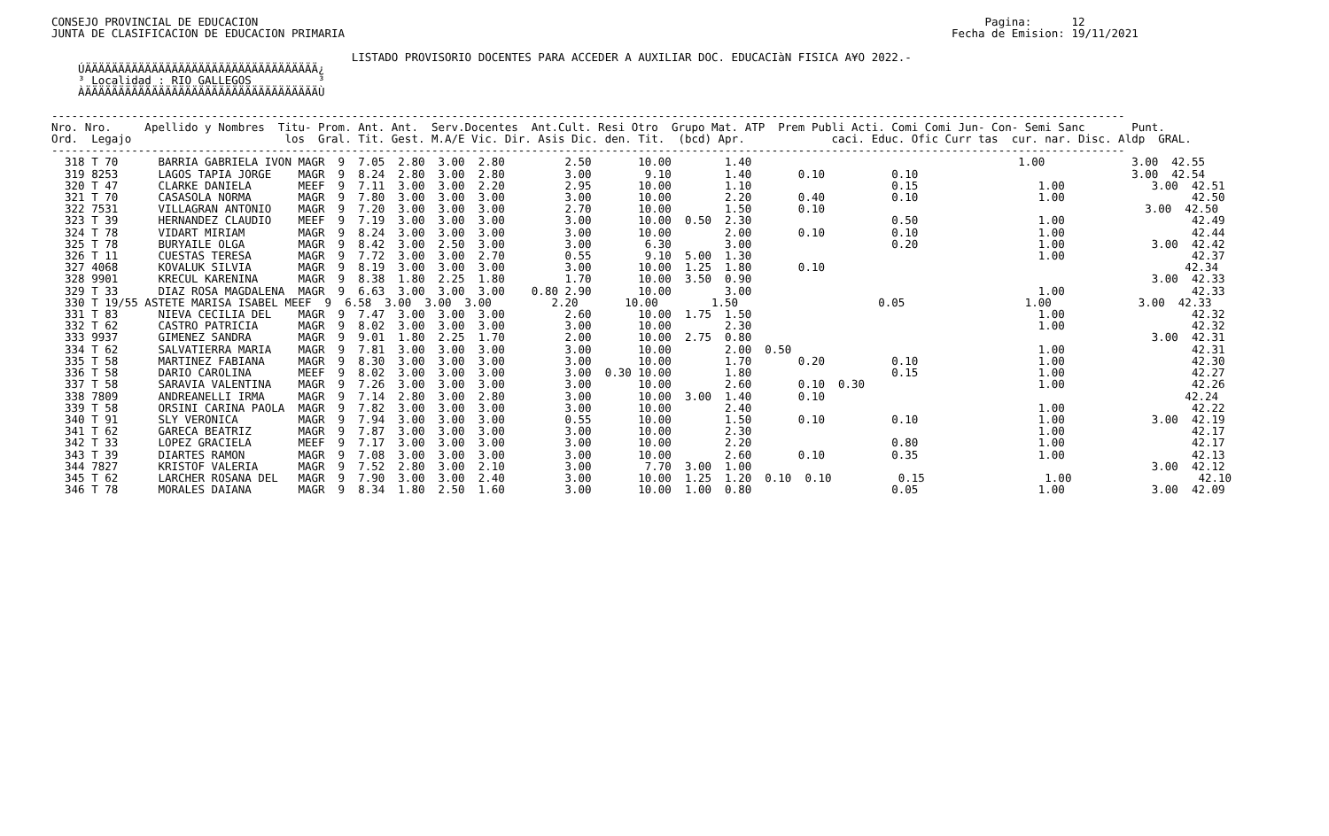CONSEJO PROVINCIAL DE EDUCACION                                                                                                             Pagina:      12
JUNTA DE CLASIFICACION DE EDUCACION PRIMARIA                                                                                           Fecha de Emision: 19/11/2021

                                             LISTADO PROVISORIO DOCENTES PARA ACCEDER A AUXILIAR DOC. EDUCACIàN FISICA A¥O 2022.-
    ÚÄÄÄÄÄÄÄÄÄÄÄÄÄÄÄÄÄÄÄÄÄÄÄÄÄÄÄÄÄÄÄÄÄÄÄ¿
    ³ Localidad : RIO GALLEGOS          ³
    ÀÄÄÄÄÄÄÄÄÄÄÄÄÄÄÄÄÄÄÄÄÄÄÄÄÄÄÄÄÄÄÄÄÄÄÄÙ

-----------------------------------------------------------------------------------------------------------------------------------------------------------------
Nro. Nro.     Apellido y Nombres  Titu- Prom. Ant. Ant.  Serv.Docentes  Ant.Cult. Resi Otro  Grupo Mat. ATP  Prem Publi Acti. Comi Comi Jun- Con- Semi Sanc       Punt.
Ord.  Legajo                       los  Gral. Tit. Gest. M.A/E Vic. Dir. Asis Dic. den. Tit.  (bcd) Apr.             caci. Educ. Ofic Curr tas  cur. nar. Disc. Aldp  GRAL.
-----------------------------------------------------------------------------------------------------------------------------------------------------------------
  318 T 70      BARRIA GABRIELA IVON MAGR  9  7.05  2.80  3.00  2.80         2.50       10.00        1.40                                        1.00             3.00  42.55
  319 8253      LAGOS TAPIA JORGE    MAGR  9  8.24  2.80  3.00  2.80         3.00        9.10        1.40       0.10          0.10                                3.00  42.54
  320 T 47      CLARKE DANIELA       MEEF  9  7.11  3.00  3.00  2.20         2.95       10.00        1.10                     0.15                  1.00             3.00  42.51
  321 T 70      CASASOLA NORMA       MAGR  9  7.80  3.00  3.00  3.00         3.00       10.00        2.20       0.40          0.10                  1.00                   42.50
  322 7531      VILLAGRAN ANTONIO    MAGR  9  7.20  3.00  3.00  3.00         2.70       10.00        1.50       0.10                                                3.00  42.50
  323 T 39      HERNANDEZ CLAUDIO    MEEF  9  7.19  3.00  3.00  3.00         3.00       10.00  0.50  2.30                     0.50                  1.00                   42.49
  324 T 78      VIDART MIRIAM        MAGR  9  8.24  3.00  3.00  3.00         3.00       10.00        2.00       0.10          0.10                  1.00                   42.44
  325 T 78      BURYAILE OLGA        MAGR  9  8.42  3.00  2.50  3.00         3.00        6.30        3.00                     0.20                  1.00             3.00  42.42
  326 T 11      CUESTAS TERESA       MAGR  9  7.72  3.00  3.00  2.70         0.55        9.10  5.00  1.30                                           1.00                   42.37
  327 4068      KOVALUK SILVIA       MAGR  9  8.19  3.00  3.00  3.00         3.00       10.00  1.25  1.80       0.10                                                      42.34
  328 9901      KRECUL KARENINA      MAGR  9  8.38  1.80  2.25  1.80         1.70       10.00  3.50  0.90                                                            3.00  42.33
  329 T 33      DIAZ ROSA MAGDALENA  MAGR  9  6.63  3.00  3.00  3.00    0.80 2.90       10.00        3.00                                           1.00                   42.33
  330 T 19/55 ASTETE MARISA ISABEL MEEF  9  6.58  3.00  3.00  3.00         2.20       10.00        1.50                     0.05                  1.00             3.00  42.33
  331 T 83      NIEVA CECILIA DEL    MAGR  9  7.47  3.00  3.00  3.00         2.60       10.00  1.75  1.50                                           1.00                   42.32
  332 T 62      CASTRO PATRICIA      MAGR  9  8.02  3.00  3.00  3.00         3.00       10.00        2.30                                           1.00                   42.32
  333 9937      GIMENEZ SANDRA       MAGR  9  9.01  1.80  2.25  1.70         2.00       10.00  2.75  0.80                                                            3.00  42.31
  334 T 62      SALVATIERRA MARIA    MAGR  9  7.81  3.00  3.00  3.00         3.00       10.00        2.00  0.50                                     1.00                   42.31
  335 T 58      MARTINEZ FABIANA     MAGR  9  8.30  3.00  3.00  3.00         3.00       10.00        1.70       0.20          0.10                  1.00                   42.30
  336 T 58      DARIO CAROLINA       MEEF  9  8.02  3.00  3.00  3.00         3.00  0.30 10.00        1.80                     0.15                  1.00                   42.27
  337 T 58      SARAVIA VALENTINA    MAGR  9  7.26  3.00  3.00  3.00         3.00       10.00        2.60       0.10  0.30                          1.00                   42.26
  338 7809      ANDREANELLI IRMA     MAGR  9  7.14  2.80  3.00  2.80         3.00       10.00  3.00  1.40       0.10                                                      42.24
  339 T 58      ORSINI CARINA PAOLA  MAGR  9  7.82  3.00  3.00  3.00         3.00       10.00        2.40                                           1.00                   42.22
  340 T 91      SLY VERONICA         MAGR  9  7.94  3.00  3.00  3.00         0.55       10.00        1.50       0.10          0.10                  1.00             3.00  42.19
  341 T 62      GARECA BEATRIZ       MAGR  9  7.87  3.00  3.00  3.00         3.00       10.00        2.30                                           1.00                   42.17
  342 T 33      LOPEZ GRACIELA       MEEF  9  7.17  3.00  3.00  3.00         3.00       10.00        2.20                     0.80                  1.00                   42.17
  343 T 39      DIARTES RAMON        MAGR  9  7.08  3.00  3.00  3.00         3.00       10.00        2.60       0.10          0.35                  1.00                   42.13
  344 7827      KRISTOF VALERIA      MAGR  9  7.52  2.80  3.00  2.10         3.00        7.70  3.00  1.00                                                            3.00  42.12
  345 T 62      LARCHER ROSANA DEL   MAGR  9  7.90  3.00  3.00  2.40         3.00       10.00  1.25  1.20  0.10  0.10          0.15                  1.00                   42.10
  346 T 78      MORALES DAIANA       MAGR  9  8.34  1.80  2.50  1.60         3.00       10.00  1.00  0.80                     0.05                  1.00             3.00  42.09